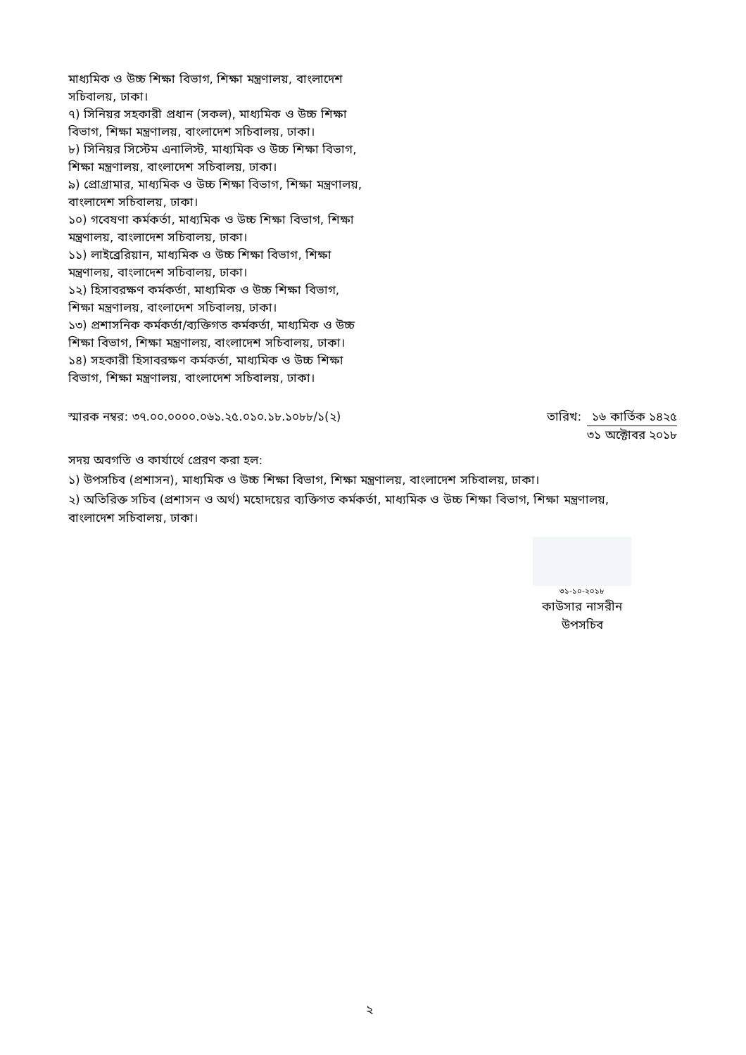মাধ্যমিক ও উচ্চ শিক্ষা বিভাগ, শিক্ষা মন্ত্রণালয়, বাংলাদেশ সচিবালয়, ঢাকা।
৭) সিনিয়র সহকারী প্রধান (সকল), মাধ্যমিক ও উচ্চ শিক্ষা বিভাগ, শিক্ষা মন্ত্রণালয়, বাংলাদেশ সচিবালয়, ঢাকা।
৮) সিনিয়র সিস্টেম এনালিস্ট, মাধ্যমিক ও উচ্চ শিক্ষা বিভাগ, শিক্ষা মন্ত্রণালয়, বাংলাদেশ সচিবালয়, ঢাকা।
৯) প্রোগ্রামার, মাধ্যমিক ও উচ্চ শিক্ষা বিভাগ, শিক্ষা মন্ত্রণালয়, বাংলাদেশ সচিবালয়, ঢাকা।
১০) গবেষণা কর্মকর্তা, মাধ্যমিক ও উচ্চ শিক্ষা বিভাগ, শিক্ষা মন্ত্রণালয়, বাংলাদেশ সচিবালয়, ঢাকা।
১১) লাইব্রেরিয়ান, মাধ্যমিক ও উচ্চ শিক্ষা বিভাগ, শিক্ষা মন্ত্রণালয়, বাংলাদেশ সচিবালয়, ঢাকা।
১২) হিসাবরক্ষণ কর্মকর্তা, মাধ্যমিক ও উচ্চ শিক্ষা বিভাগ, শিক্ষা মন্ত্রণালয়, বাংলাদেশ সচিবালয়, ঢাকা।
১৩) প্রশাসনিক কর্মকর্তা/ব্যক্তিগত কর্মকর্তা, মাধ্যমিক ও উচ্চ শিক্ষা বিভাগ, শিক্ষা মন্ত্রণালয়, বাংলাদেশ সচিবালয়, ঢাকা।
১৪) সহকারী হিসাবরক্ষণ কর্মকর্তা, মাধ্যমিক ও উচ্চ শিক্ষা বিভাগ, শিক্ষা মন্ত্রণালয়, বাংলাদেশ সচিবালয়, ঢাকা।
স্মারক নম্বর: ৩৭.০০.০০০০.০৬১.২৫.০১০.১৮.১০৮৮/১(২)
তারিখ: ১৬ কার্তিক ১৪২৫
৩১ অক্টোবর ২০১৮
সদয় অবগতি ও কার্যার্থে প্রেরণ করা হল:
১) উপসচিব (প্রশাসন), মাধ্যমিক ও উচ্চ শিক্ষা বিভাগ, শিক্ষা মন্ত্রণালয়, বাংলাদেশ সচিবালয়, ঢাকা।
২) অতিরিক্ত সচিব (প্রশাসন ও অর্থ) মহোদয়ের ব্যক্তিগত কর্মকর্তা, মাধ্যমিক ও উচ্চ শিক্ষা বিভাগ, শিক্ষা মন্ত্রণালয়, বাংলাদেশ সচিবালয়, ঢাকা।
৩১-১০-২০১৮
কাউসার নাসরীন
উপসচিব
২